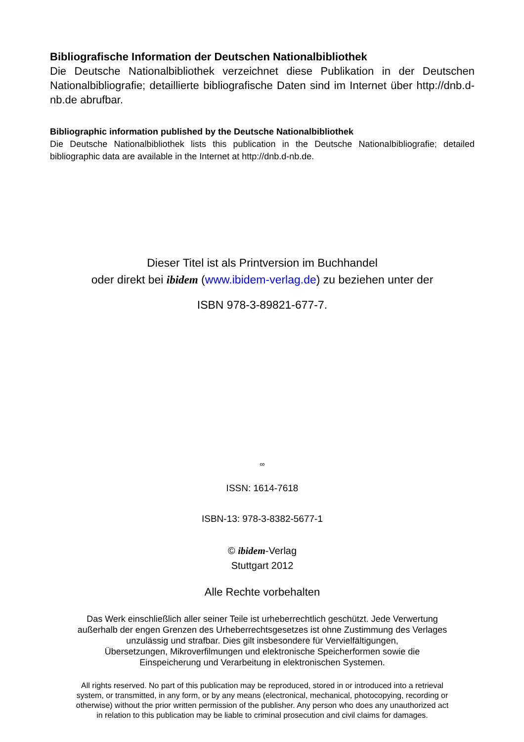Bibliografische Information der Deutschen Nationalbibliothek
Die Deutsche Nationalbibliothek verzeichnet diese Publikation in der Deutschen Nationalbibliografie; detaillierte bibliografische Daten sind im Internet über http://dnb.d-nb.de abrufbar.
Bibliographic information published by the Deutsche Nationalbibliothek
Die Deutsche Nationalbibliothek lists this publication in the Deutsche Nationalbibliografie; detailed bibliographic data are available in the Internet at http://dnb.d-nb.de.
Dieser Titel ist als Printversion im Buchhandel
oder direkt bei ibidem (www.ibidem-verlag.de) zu beziehen unter der
ISBN 978-3-89821-677-7.
∞
ISSN: 1614-7618
ISBN-13: 978-3-8382-5677-1
© ibidem-Verlag
Stuttgart 2012
Alle Rechte vorbehalten
Das Werk einschließlich aller seiner Teile ist urheberrechtlich geschützt. Jede Verwertung
außerhalb der engen Grenzen des Urheberrechtsgesetzes ist ohne Zustimmung des Verlages
unzulässig und strafbar. Dies gilt insbesondere für Vervielfältigungen,
Übersetzungen, Mikroverfilmungen und elektronische Speicherformen sowie die
Einspeicherung und Verarbeitung in elektronischen Systemen.
All rights reserved. No part of this publication may be reproduced, stored in or introduced into a retrieval
system, or transmitted, in any form, or by any means (electronical, mechanical, photocopying, recording or
otherwise) without the prior written permission of the publisher. Any person who does any unauthorized act
in relation to this publication may be liable to criminal prosecution and civil claims for damages.